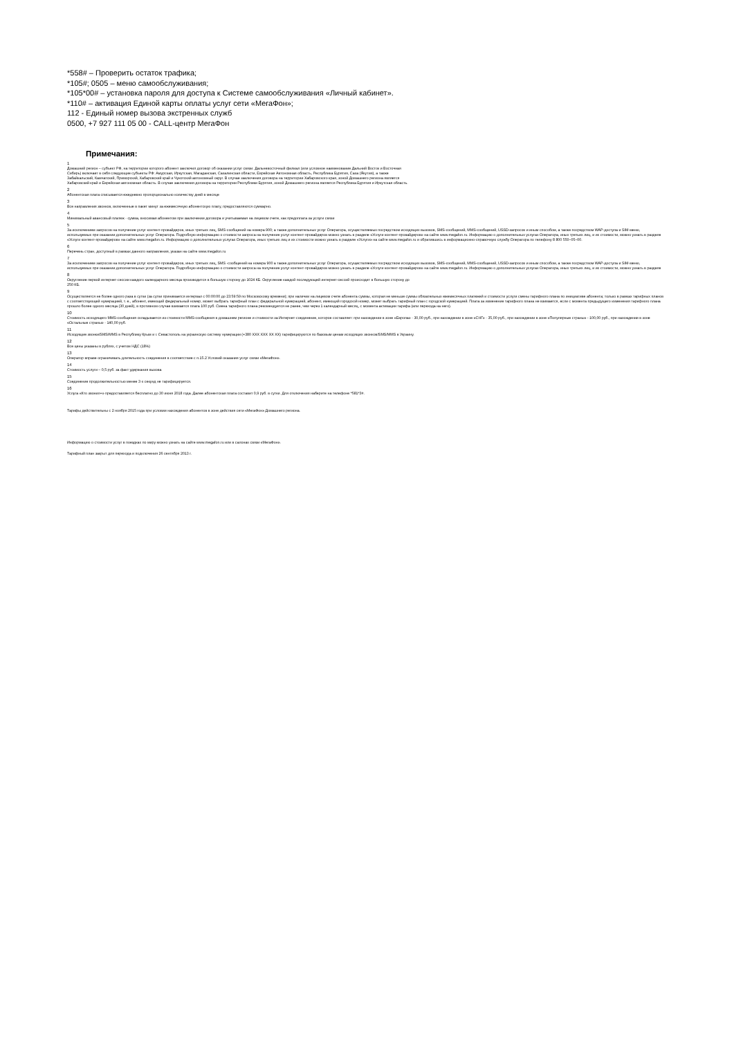*558# – Проверить остаток трафика;
*105#; 0505 – меню самообслуживания;
*105*00# – установка пароля для доступа к Системе самообслуживания «Личный кабинет».
*110# – активация Единой карты оплаты услуг сети «МегаФон»;
112 - Единый номер вызова экстренных служб
0500, +7 927 111 05 00 - CALL-центр МегаФон
Примечания:
<sup>1</sup> Домашний регион – субъект РФ, на территории которого абонент заключил договор об оказании услуг связи. Дальневосточный филиал (или условное наименование Дальний Восток и Восточная
Сибирь) включает в себя следующие субъекты РФ: Амурская, Иркутская, Магаданская, Сахалинская области, Еврейская Автономная область, Республика Бурятия, Саха (Якутия), а также
Забайкальский, Камчатский, Приморский, Хабаровский край и Чукотский автономный округ. В случае заключения договора на территории Хабаровского края, зоной Домашнего региона является
Хабаровский край и Еврейская автономная область. В случае заключения договора на территории Республики Бурятия, зоной Домашнего региона является Республика Бурятия и Иркутская область.
<sup>2</sup> Абонентская плата списывается ежедневно пропорционально количеству дней в месяце
<sup>3</sup> Все направления звонков, включенные в пакет минут за ежемесячную абонентскую плату, предоставляются суммарно.
<sup>4</sup> Минимальный авансовый платеж - сумма, вносимая абонентом при заключении договора и учитываемая на лицевом счете, как предоплата за услуги связи
<sup>5</sup> За исключением запросов на получение услуг контент-провайдеров, иных третьих лиц, SMS-сообщений на номера 900; а также дополнительных услуг Оператора, осуществляемых посредством исходящих вызовов, SMS-сообщений, MMS-сообщений, USSD-запросов и иным способом, а также посредством WAP-доступа и SIM-меню, используемых при оказании дополнительных услуг Оператора. Подробную информацию о стоимости запроса на получение услуг контент-провайдеров можно узнать в разделе «Услуги контент-провайдеров» на сайте www.megafon.ru. Информацию о дополнительных услугах Оператора, иных третьих лиц, и их стоимости, можно узнать в разделе «Услуги контент-провайдеров» на сайте www.megafon.ru. Информацию о дополнительных услугах Оператора, иных третьих лиц и их стоимости можно узнать в разделе «Услуги» на сайте www.megafon.ru и обратившись в информационно-справочную службу Оператора по телефону 8 800 550–05–00.
<sup>6</sup> Перечень стран, доступный в рамках данного направления, указан на сайте www.megafon.ru
<sup>7</sup> За исключением запросов на получение услуг контент-провайдеров, иных третьих лиц, SMS -сообщений на номера 900 а также дополнительных услуг Оператора, осуществляемых посредством исходящих вызовов, SMS-сообщений, MMS-сообщений, USSD-запросов и иным способом, а также посредством WAP-доступа и SIM-меню, используемых при оказании дополнительных услуг Оператора. Подробную информацию о стоимости запроса на получение услуг контент-провайдеров можно узнать в разделе «Услуги контент-провайдеров» на сайте www.megafon.ru. Информацию о дополнительных услугах Оператора, иных третьих лиц, и их стоимости, можно узнать в разделе
<sup>8</sup> Округление первой интернет-сессии каждого календарного месяца производится в большую сторону до 1024 КБ. Округление каждой последующей интернет-сессий происходит в большую сторону до
250 КБ.
<sup>9</sup> Осуществляется не более одного раза в сутки (за сутки принимается интервал с 00:00:00 до 23:59:59 по Московскому времени); при наличии на лицевом счете абонента суммы, которая не меньше суммы обязательных ежемесячных платежей и стоимости услуги смены тарифного плана по инициативе абонента; только в рамках тарифных планов с соответствующей нумерацией, т. е., абонент, имеющий федеральный номер, может выбрать тарифный план с федеральной нумерацией, абонент, имеющий городской номер, может выбрать тарифный план с городской нумерацией. Плата за изменение тарифного плана не взимается, если с момента предыдущего изменения тарифного плана прошло более одного месяца (30 дней), в противном случае взимается плата 100 руб. Смена тарифного плана рекомендуется не ранее, чем через 1 календарный месяц, с момента активации тарифа (или перехода на него).
<sup>10</sup> Стоимость исходящего MMS-сообщения складывается из стоимости MMS-сообщения в домашнем регионе и стоимости за Интернет-соединение, которое составляет: при нахождении в зоне «Европа» - 30,00 руб., при нахождении в зоне «СНГ» - 35,00 руб., при нахождении в зоне «Популярные страны» - 100,00 руб., при нахождении в зоне «Остальные страны» - 140,00 руб.
<sup>11</sup> Исходящие звонки/SMS/MMS в Республику Крым и г. Севастополь на украинскую систему нумерации (+380 XXX XXX XX XX) тарифицируются по базовым ценам исходящих звонков/SMS/MMS в Украину.
<sup>12</sup> Все цены указаны в рублях, с учетом НДС (18%)
<sup>13</sup> Оператор вправе ограничивать длительность соединения в соответствие с п.15.2 Условий оказания услуг связи «МегаФон».
<sup>14</sup> Стоимость услуги – 0,5 руб. за факт удержания вызова
<sup>15</sup> Соединение продолжительностью менее 3-х секунд не тарифицируется.
<sup>16</sup> Услуга «Кто звонил+» предоставляется бесплатно до 30 июня 2018 года. Далее абонентская плата составит 0,9 руб. в сутки. Для отключения наберите на телефоне *581*3#.
Тарифы действительны с 2 ноября 2015 года при условии нахождения абонентов в зоне действия сети «МегаФон» Домашнего региона.
Информацию о стоимости услуг в поездках по миру можно узнать на сайте www.megafon.ru или в салонах связи «МегаФон».
Тарифный план закрыт для перехода и подключения 26 сентября 2013 г.